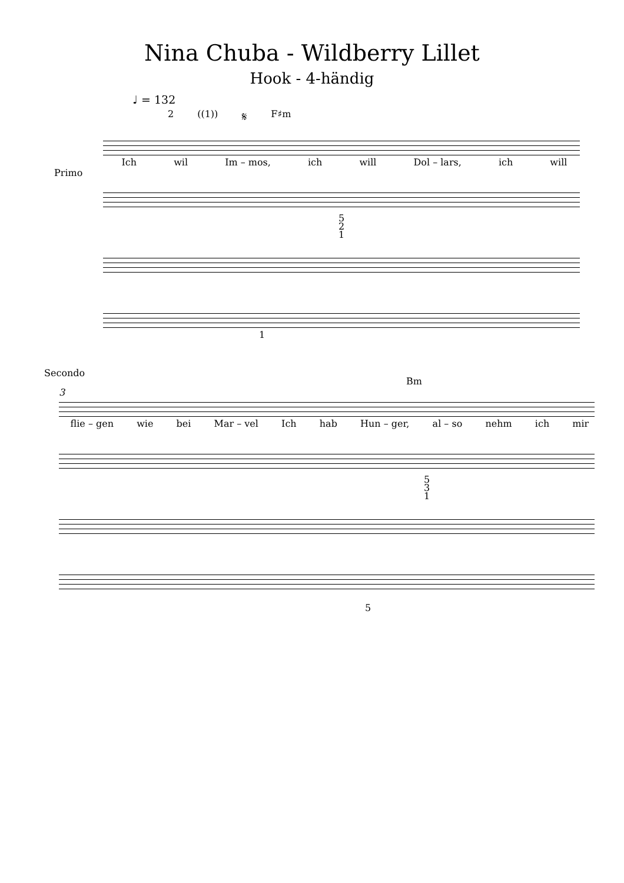Nina Chuba - Wildberry Lillet
Hook - 4-händig
♩ = 132
2 ((1)) 𝄋 F♯m
Primo
Ich wil Im – mos, ich will Dol – lars, ich will
5
2
1
1
Secondo
Bm
3
flie – gen wie bei Mar – vel Ich hab Hun – ger, al – so nehm ich mir
5
3
1
5